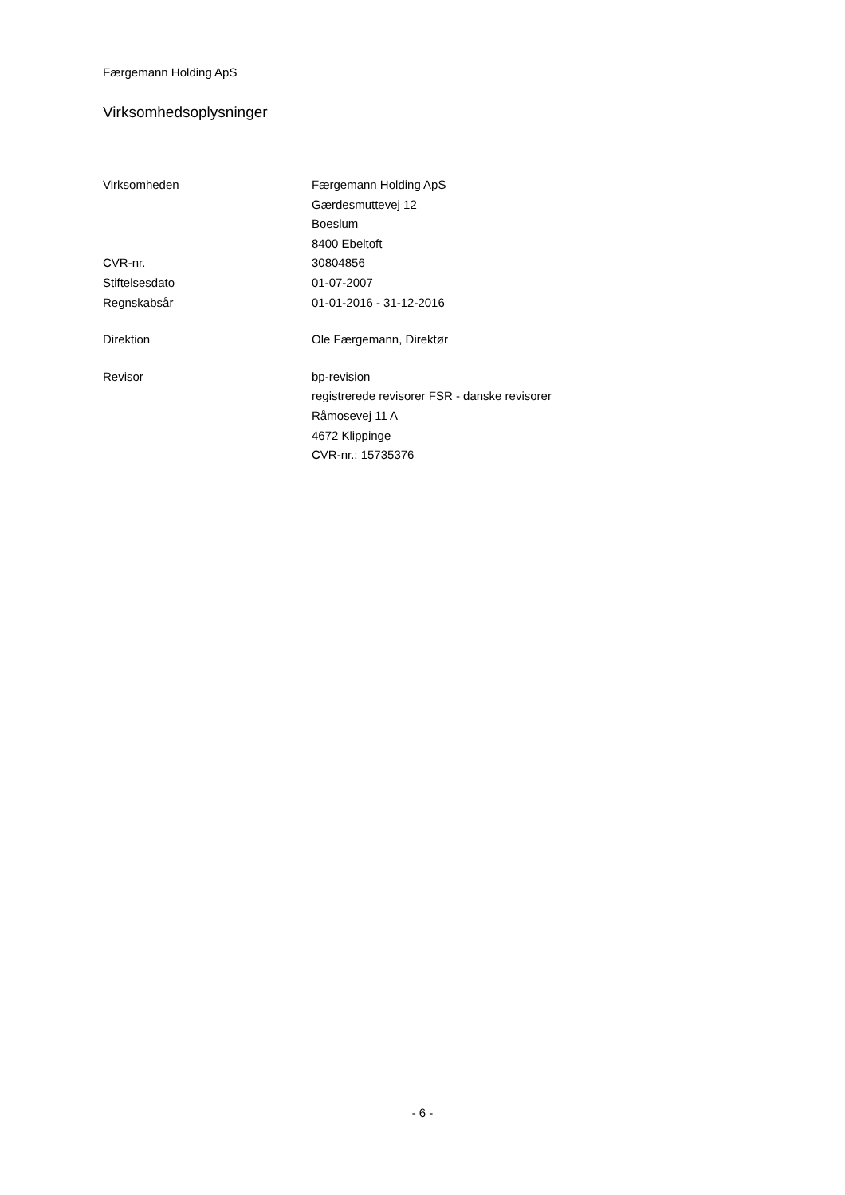Færgemann Holding ApS
Virksomhedsoplysninger
| Virksomheden | Færgemann Holding ApS Gærdesmuttevej 12 Boeslum 8400 Ebeltoft |
| CVR-nr. | 30804856 |
| Stiftelsesdato | 01-07-2007 |
| Regnskabsår | 01-01-2016 - 31-12-2016 |
| Direktion | Ole Færgemann, Direktør |
| Revisor | bp-revision registrerede revisorer FSR - danske revisorer Råmosevej 11 A 4672 Klippinge CVR-nr.: 15735376 |
- 6 -